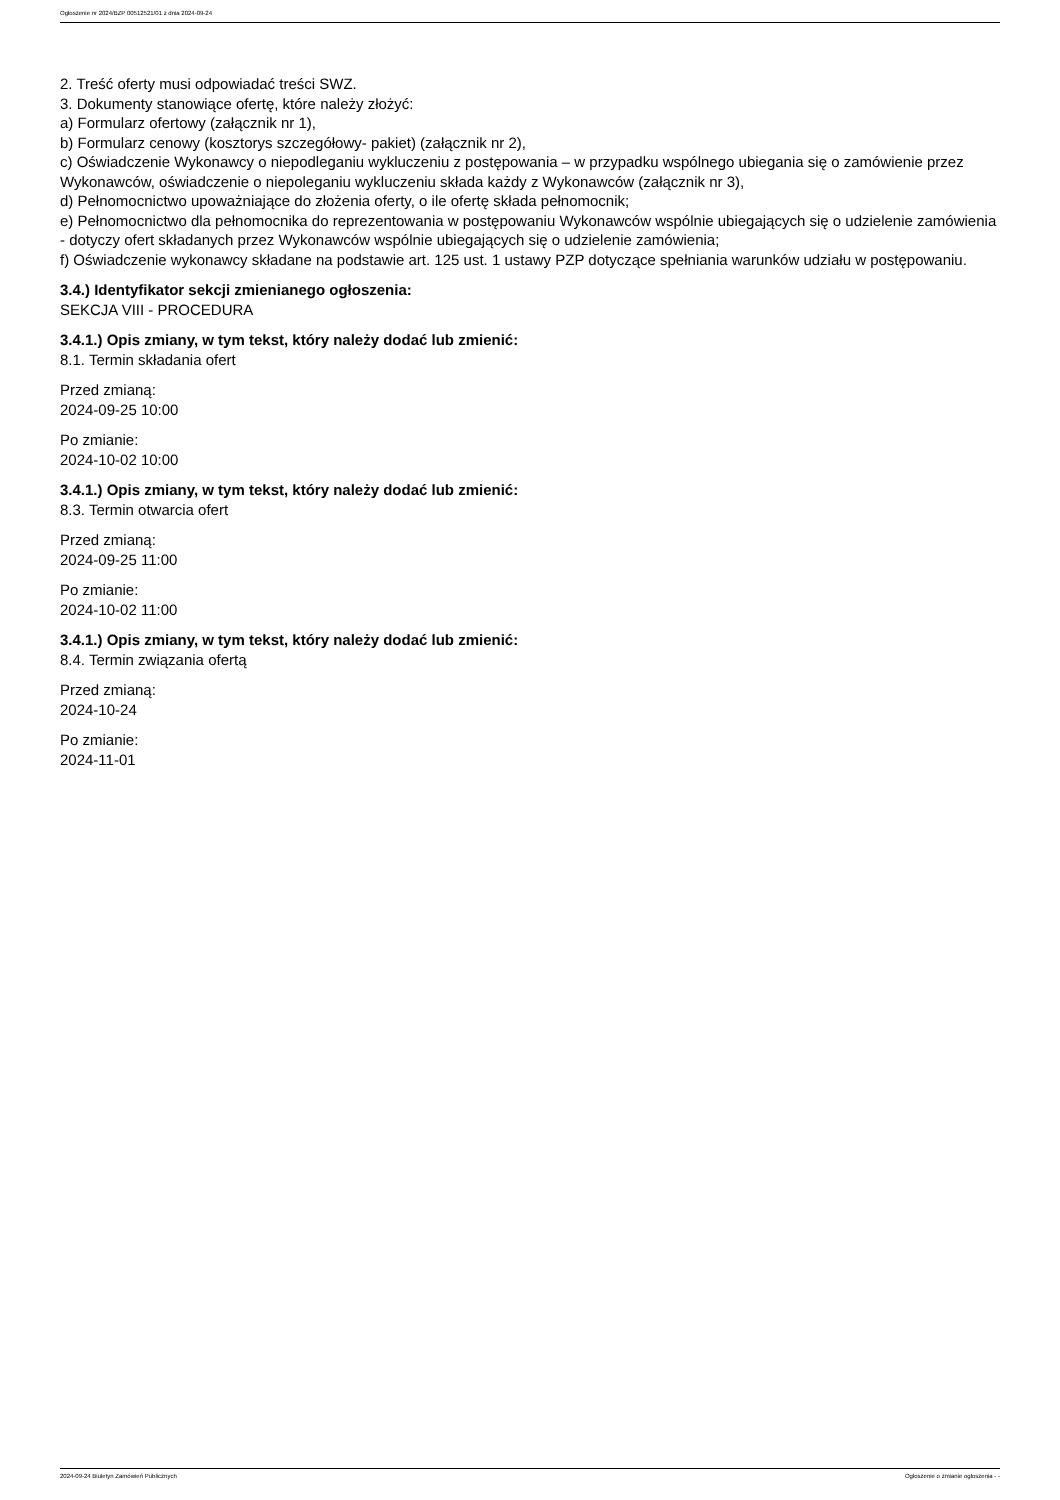Ogłoszenie nr 2024/BZP 00512521/01 z dnia 2024-09-24
2. Treść oferty musi odpowiadać treści SWZ.
3. Dokumenty stanowiące ofertę, które należy złożyć:
a) Formularz ofertowy (załącznik nr 1),
b) Formularz cenowy (kosztorys szczegółowy- pakiet) (załącznik nr 2),
c) Oświadczenie Wykonawcy o niepodleganiu wykluczeniu z postępowania – w przypadku wspólnego ubiegania się o zamówienie przez Wykonawców, oświadczenie o niepoleganiu wykluczeniu składa każdy z Wykonawców (załącznik nr 3),
d) Pełnomocnictwo upoważniające do złożenia oferty, o ile ofertę składa pełnomocnik;
e) Pełnomocnictwo dla pełnomocnika do reprezentowania w postępowaniu Wykonawców wspólnie ubiegających się o udzielenie zamówienia - dotyczy ofert składanych przez Wykonawców wspólnie ubiegających się o udzielenie zamówienia;
f) Oświadczenie wykonawcy składane na podstawie art. 125 ust. 1 ustawy PZP dotyczące spełniania warunków udziału w postępowaniu.
3.4.) Identyfikator sekcji zmienianego ogłoszenia:
SEKCJA VIII - PROCEDURA
3.4.1.) Opis zmiany, w tym tekst, który należy dodać lub zmienić:
8.1. Termin składania ofert
Przed zmianą:
2024-09-25 10:00
Po zmianie:
2024-10-02 10:00
3.4.1.) Opis zmiany, w tym tekst, który należy dodać lub zmienić:
8.3. Termin otwarcia ofert
Przed zmianą:
2024-09-25 11:00
Po zmianie:
2024-10-02 11:00
3.4.1.) Opis zmiany, w tym tekst, który należy dodać lub zmienić:
8.4. Termin związania ofertą
Przed zmianą:
2024-10-24
Po zmianie:
2024-11-01
2024-09-24 Biuletyn Zamówień Publicznych Ogłoszenie o zmianie ogłoszenia - -